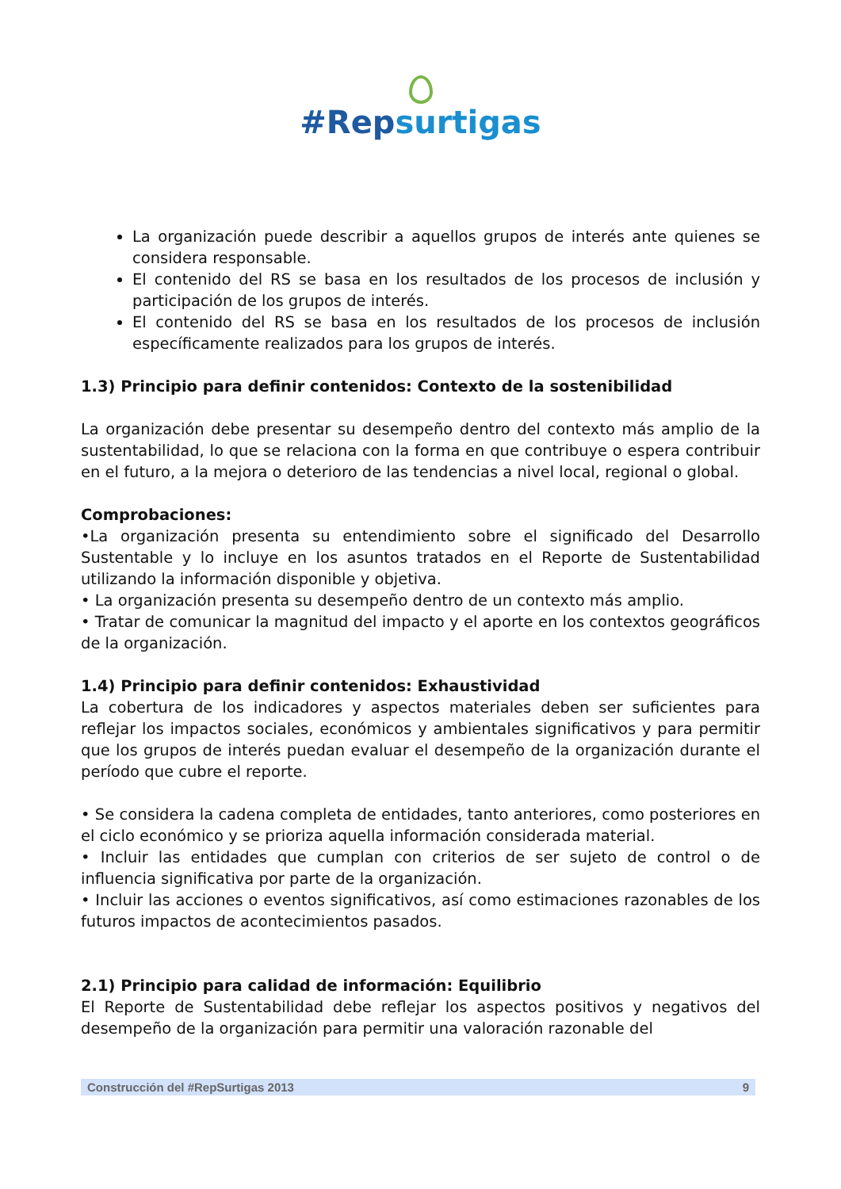#Repsurtigas
La organización puede describir a aquellos grupos de interés ante quienes se considera responsable.
El contenido del RS se basa en los resultados de los procesos de inclusión y participación de los grupos de interés.
El contenido del RS se basa en los resultados de los procesos de inclusión específicamente realizados para los grupos de interés.
1.3) Principio para definir contenidos: Contexto de la sostenibilidad
La organización debe presentar su desempeño dentro del contexto más amplio de la sustentabilidad, lo que se relaciona con la forma en que contribuye o espera contribuir en el futuro, a la mejora o deterioro de las tendencias a nivel local, regional o global.
Comprobaciones:
•La organización presenta su entendimiento sobre el significado del Desarrollo Sustentable y lo incluye en los asuntos tratados en el Reporte de Sustentabilidad utilizando la información disponible y objetiva.
• La organización presenta su desempeño dentro de un contexto más amplio.
• Tratar de comunicar la magnitud del impacto y el aporte en los contextos geográficos de la organización.
1.4) Principio para definir contenidos: Exhaustividad
La cobertura de los indicadores y aspectos materiales deben ser suficientes para reflejar los impactos sociales, económicos y ambientales significativos y para permitir que los grupos de interés puedan evaluar el desempeño de la organización durante el período que cubre el reporte.
• Se considera la cadena completa de entidades, tanto anteriores, como posteriores en el ciclo económico y se prioriza aquella información considerada material.
• Incluir las entidades que cumplan con criterios de ser sujeto de control o de influencia significativa por parte de la organización.
• Incluir las acciones o eventos significativos, así como estimaciones razonables de los futuros impactos de acontecimientos pasados.
2.1) Principio para calidad de información: Equilibrio
El Reporte de Sustentabilidad debe reflejar los aspectos positivos y negativos del desempeño de la organización para permitir una valoración razonable del
Construcción del #RepSurtigas 2013 9